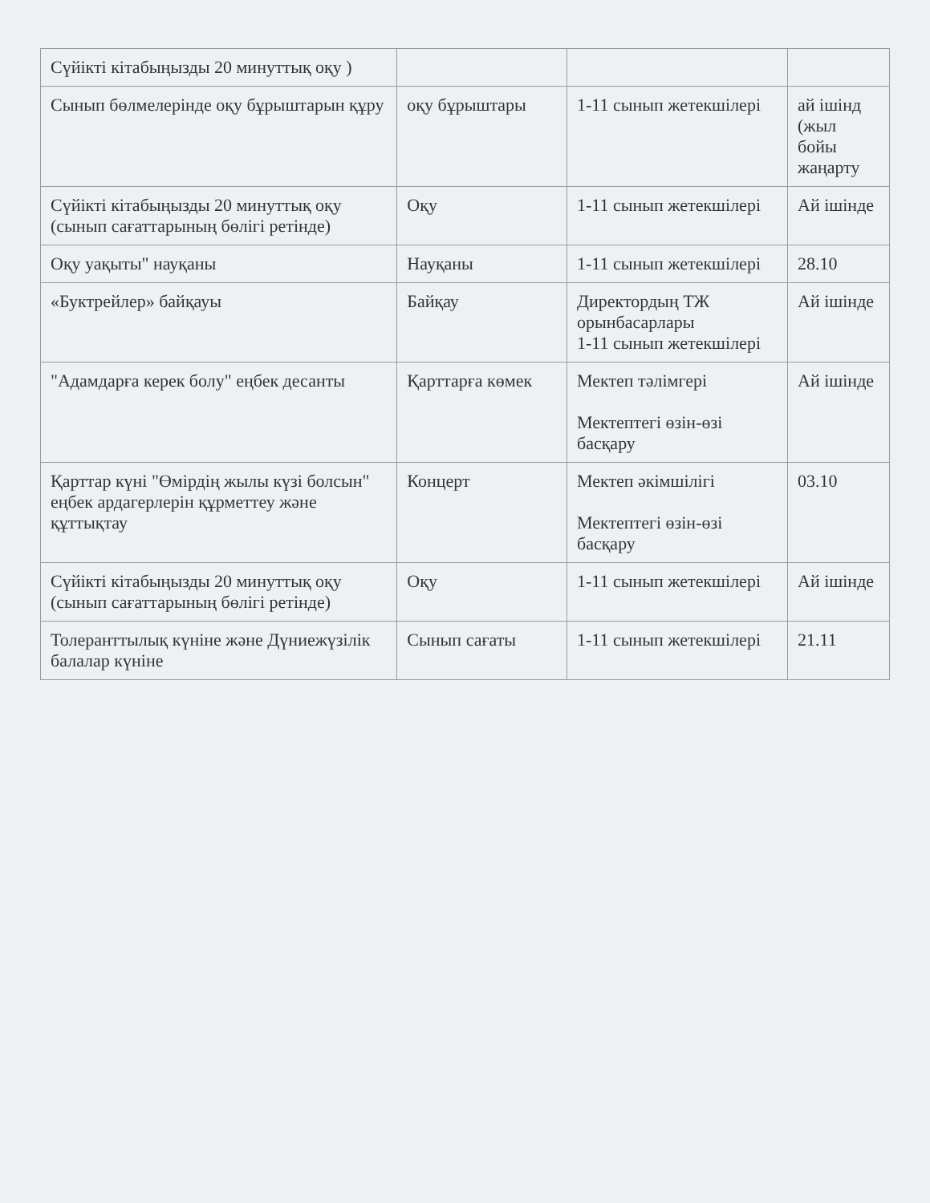| Сүйікті кітабыңызды 20 минуттық оқу ) | | | |
| Сынып бөлмелерінде оқу бұрыштарын құру | оқу бұрыштары | 1-11 сынып жетекшілері | ай ішінд (жыл бойы жаңарту |
| Сүйікті кітабыңызды 20 минуттық оқу (сынып сағаттарының бөлігі ретінде) | Оқу | 1-11 сынып жетекшілері | Ай ішінде |
| Оқу уақыты" науқаны | Науқаны | 1-11 сынып жетекшілері | 28.10 |
| «Буктрейлер» байқауы | Байқау | Директордың ТЖ орынбасарлары 1-11 сынып жетекшілері | Ай ішінде |
| "Адамдарға керек болу" еңбек десанты | Қарттарға көмек | Мектеп тәлімгері Мектептегі өзін-өзі басқару | Ай ішінде |
| Қарттар күні "Өмірдің жылы күзі болсын" еңбек ардагерлерін құрметтеу және құттықтау | Концерт | Мектеп әкімшілігі Мектептегі өзін-өзі басқару | 03.10 |
| Сүйікті кітабыңызды 20 минуттық оқу (сынып сағаттарының бөлігі ретінде) | Оқу | 1-11 сынып жетекшілері | Ай ішінде |
| Толеранттылық күніне және Дүниежүзілік балалар күніне | Сынып сағаты | 1-11 сынып жетекшілері | 21.11 |